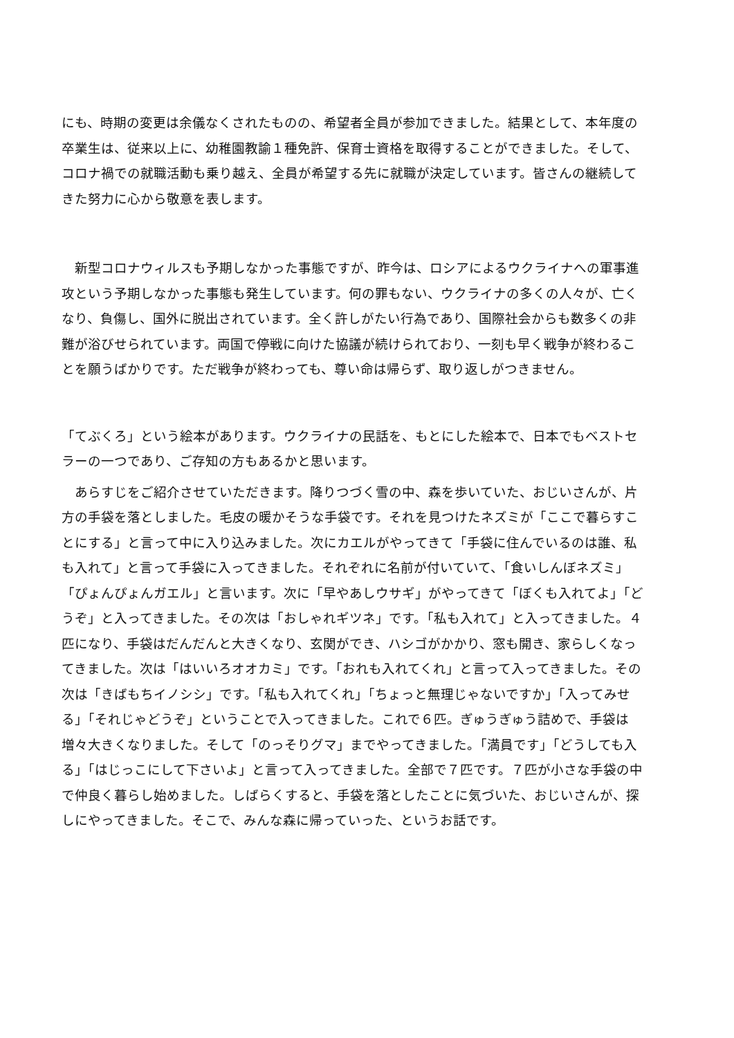にも、時期の変更は余儀なくされたものの、希望者全員が参加できました。結果として、本年度の卒業生は、従来以上に、幼稚園教諭１種免許、保育士資格を取得することができました。そして、コロナ禍での就職活動も乗り越え、全員が希望する先に就職が決定しています。皆さんの継続してきた努力に心から敬意を表します。
　新型コロナウィルスも予期しなかった事態ですが、昨今は、ロシアによるウクライナへの軍事進攻という予期しなかった事態も発生しています。何の罪もない、ウクライナの多くの人々が、亡くなり、負傷し、国外に脱出されています。全く許しがたい行為であり、国際社会からも数多くの非難が浴びせられています。両国で停戦に向けた協議が続けられており、一刻も早く戦争が終わることを願うばかりです。ただ戦争が終わっても、尊い命は帰らず、取り返しがつきません。
「てぶくろ」という絵本があります。ウクライナの民話を、もとにした絵本で、日本でもベストセラーの一つであり、ご存知の方もあるかと思います。
　あらすじをご紹介させていただきます。降りつづく雪の中、森を歩いていた、おじいさんが、片方の手袋を落としました。毛皮の暖かそうな手袋です。それを見つけたネズミが「ここで暮らすことにする」と言って中に入り込みました。次にカエルがやってきて「手袋に住んでいるのは誰、私も入れて」と言って手袋に入ってきました。それぞれに名前が付いていて、「食いしんぼネズミ」「ぴょんぴょんガエル」と言います。次に「早やあしウサギ」がやってきて「ぼくも入れてよ」「どうぞ」と入ってきました。その次は「おしゃれギツネ」です。「私も入れて」と入ってきました。４匹になり、手袋はだんだんと大きくなり、玄関ができ、ハシゴがかかり、窓も開き、家らしくなってきました。次は「はいいろオオカミ」です。「おれも入れてくれ」と言って入ってきました。その次は「きばもちイノシシ」です。「私も入れてくれ」「ちょっと無理じゃないですか」「入ってみせる」「それじゃどうぞ」ということで入ってきました。これで６匹。ぎゅうぎゅう詰めで、手袋は増々大きくなりました。そして「のっそりグマ」までやってきました。「満員です」「どうしても入る」「はじっこにして下さいよ」と言って入ってきました。全部で７匹です。７匹が小さな手袋の中で仲良く暮らし始めました。しばらくすると、手袋を落としたことに気づいた、おじいさんが、探しにやってきました。そこで、みんな森に帰っていった、というお話です。